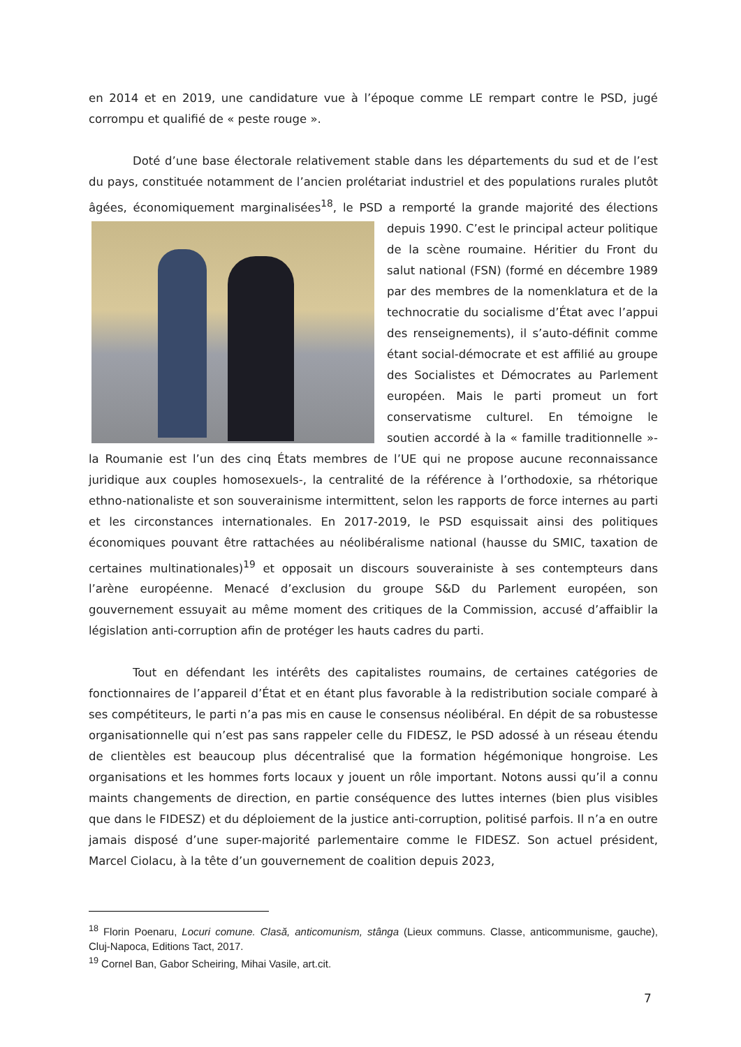en 2014 et en 2019, une candidature vue à l’époque comme LE rempart contre le PSD, jugé corrompu et qualifié de « peste rouge ».
Doté d’une base électorale relativement stable dans les départements du sud et de l’est du pays, constituée notamment de l’ancien prolétariat industriel et des populations rurales plutôt âgées, économiquement marginalisées<sup>18</sup>, le PSD a remporté la grande majorité des élections depuis 1990. C’est le principal acteur politique de la scène roumaine. Héritier du Front du salut national (FSN) (formé en décembre 1989 par des membres de la nomenklatura et de la technocratie du socialisme d’État avec l’appui des renseignements), il s’auto-définit comme étant social-démocrate et est affilié au groupe des Socialistes et Démocrates au Parlement européen. Mais le parti promeut un fort conservatisme culturel. En témoigne le soutien accordé à la « famille traditionnelle »- la Roumanie est l’un des cinq États membres de l’UE qui ne propose aucune reconnaissance juridique aux couples homosexuels-, la centralité de la référence à l’orthodoxie, sa rhétorique ethno-nationaliste et son souverainisme intermittent, selon les rapports de force internes au parti et les circonstances internationales. En 2017-2019, le PSD esquissait ainsi des politiques économiques pouvant être rattachées au néolibéralisme national (hausse du SMIC, taxation de certaines multinationales)<sup>19</sup> et opposait un discours souverainiste à ses contempteurs dans l’arène européenne. Menacé d’exclusion du groupe S&D du Parlement européen, son gouvernement essuyait au même moment des critiques de la Commission, accusé d’affaiblir la législation anti-corruption afin de protéger les hauts cadres du parti.
Tout en défendant les intérêts des capitalistes roumains, de certaines catégories de fonctionnaires de l’appareil d’État et en étant plus favorable à la redistribution sociale comparé à ses compétiteurs, le parti n’a pas mis en cause le consensus néolibéral. En dépit de sa robustesse organisationnelle qui n’est pas sans rappeler celle du FIDESZ, le PSD adossé à un réseau étendu de clientèles est beaucoup plus décentralisé que la formation hégémonique hongroise. Les organisations et les hommes forts locaux y jouent un rôle important. Notons aussi qu’il a connu maints changements de direction, en partie conséquence des luttes internes (bien plus visibles que dans le FIDESZ) et du déploiement de la justice anti-corruption, politisé parfois. Il n’a en outre jamais disposé d’une super-majorité parlementaire comme le FIDESZ. Son actuel président, Marcel Ciolacu, à la tête d’un gouvernement de coalition depuis 2023,
<sup>18</sup> Florin Poenaru, Locuri comune. Clasă, anticomunism, stânga (Lieux communs. Classe, anticommunisme, gauche), Cluj-Napoca, Editions Tact, 2017.
<sup>19</sup> Cornel Ban, Gabor Scheiring, Mihai Vasile, art.cit.
7